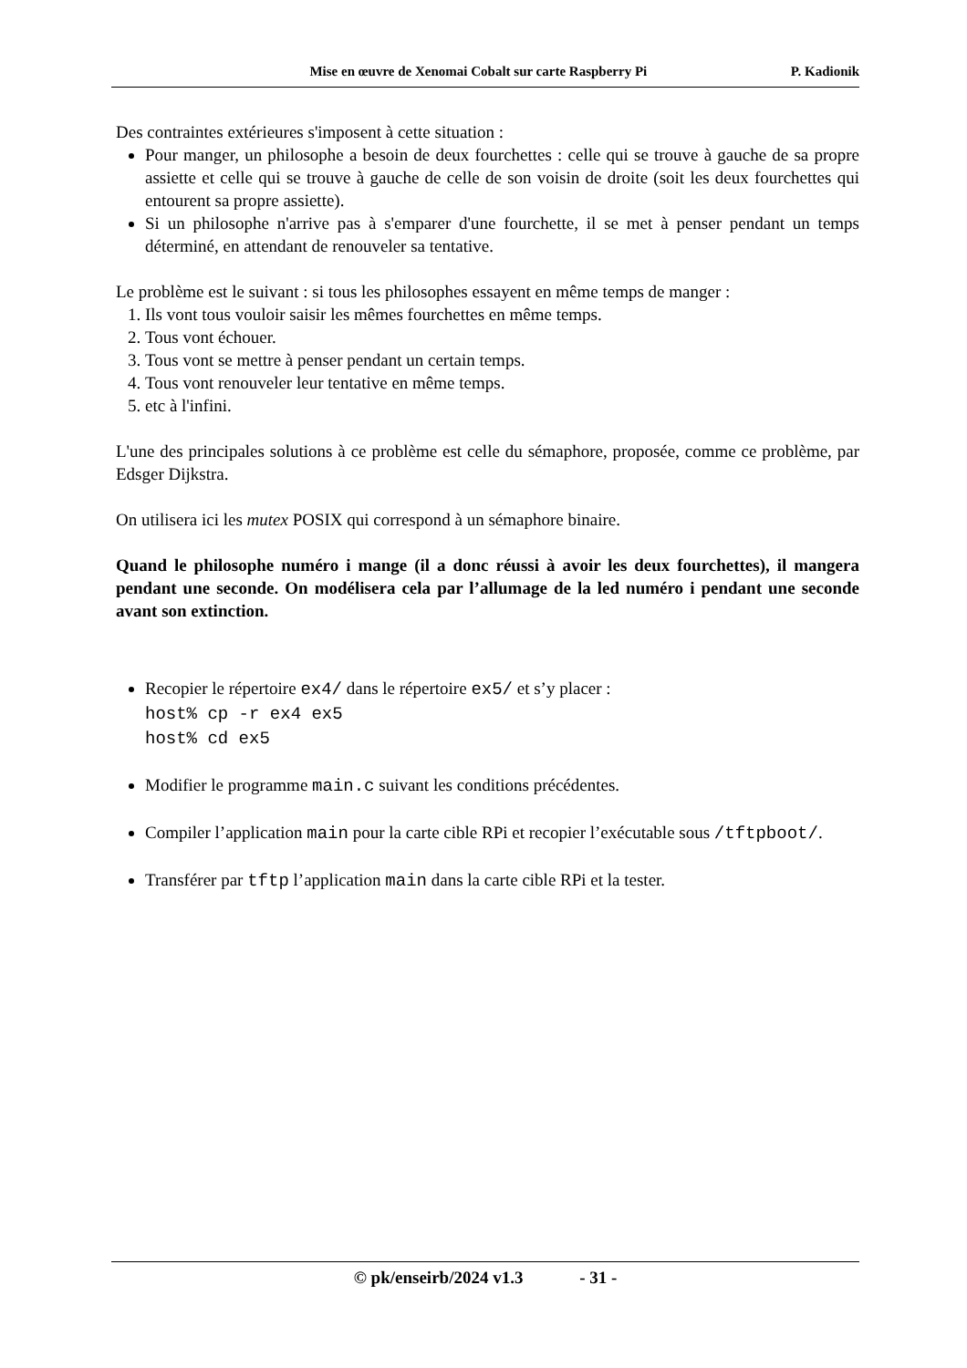Mise en œuvre de Xenomai Cobalt sur carte Raspberry Pi P. Kadionik
Des contraintes extérieures s'imposent à cette situation :
Pour manger, un philosophe a besoin de deux fourchettes : celle qui se trouve à gauche de sa propre assiette et celle qui se trouve à gauche de celle de son voisin de droite (soit les deux fourchettes qui entourent sa propre assiette).
Si un philosophe n'arrive pas à s'emparer d'une fourchette, il se met à penser pendant un temps déterminé, en attendant de renouveler sa tentative.
Le problème est le suivant : si tous les philosophes essayent en même temps de manger :
1. Ils vont tous vouloir saisir les mêmes fourchettes en même temps.
2. Tous vont échouer.
3. Tous vont se mettre à penser pendant un certain temps.
4. Tous vont renouveler leur tentative en même temps.
5. etc à l'infini.
L'une des principales solutions à ce problème est celle du sémaphore, proposée, comme ce problème, par Edsger Dijkstra.
On utilisera ici les mutex POSIX qui correspond à un sémaphore binaire.
Quand le philosophe numéro i mange (il a donc réussi à avoir les deux fourchettes), il mangera pendant une seconde. On modélisera cela par l’allumage de la led numéro i pendant une seconde avant son extinction.
Recopier le répertoire ex4/ dans le répertoire ex5/ et s’y placer :
host% cp -r ex4 ex5
host% cd ex5
Modifier le programme main.c suivant les conditions précédentes.
Compiler l’application main pour la carte cible RPi et recopier l’exécutable sous /tftpboot/.
Transférer par tftp l’application main dans la carte cible RPi et la tester.
© pk/enseirb/2024 v1.3 - 31 -